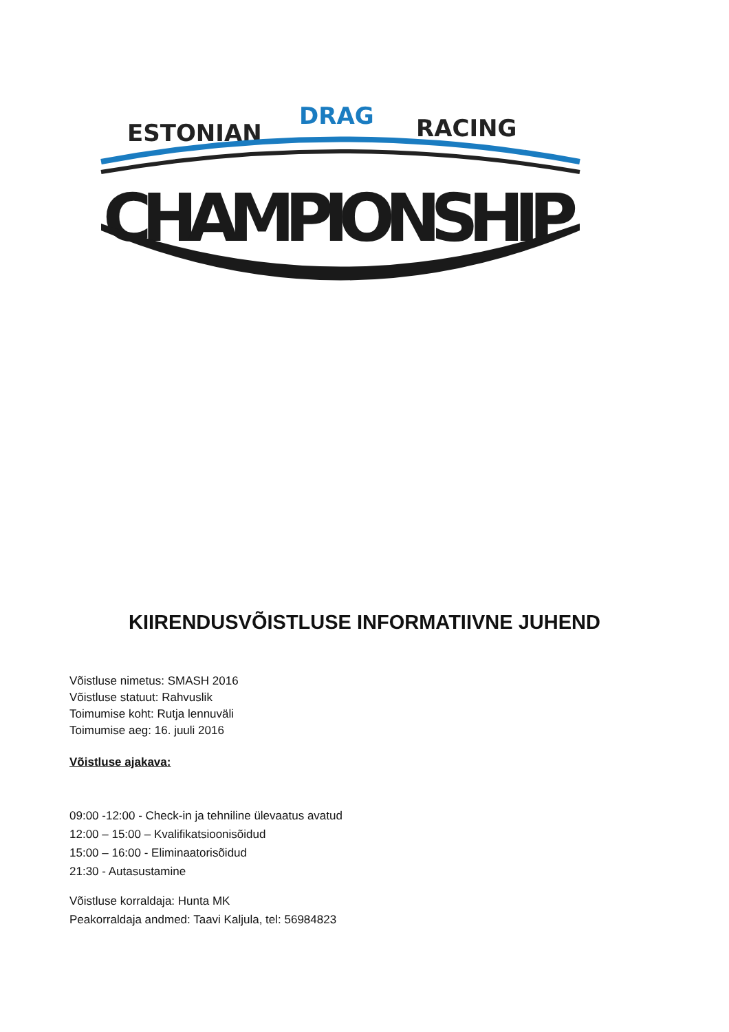ESTONIAN
DRAG
RACING
CHAMPIONSHIP
KIIRENDUSVÕISTLUSE INFORMATIIVNE JUHEND
Võistluse nimetus: SMASH 2016
Võistluse statuut: Rahvuslik
Toimumise koht: Rutja lennuväli
Toimumise aeg: 16. juuli 2016
Võistluse ajakava:
09:00 -12:00 - Check-in ja tehniline ülevaatus avatud
12:00 – 15:00 – Kvalifikatsioonisõidud
15:00 – 16:00 - Eliminaatorisõidud
21:30 - Autasustamine
Võistluse korraldaja: Hunta MK
Peakorraldaja andmed: Taavi Kaljula, tel: 56984823